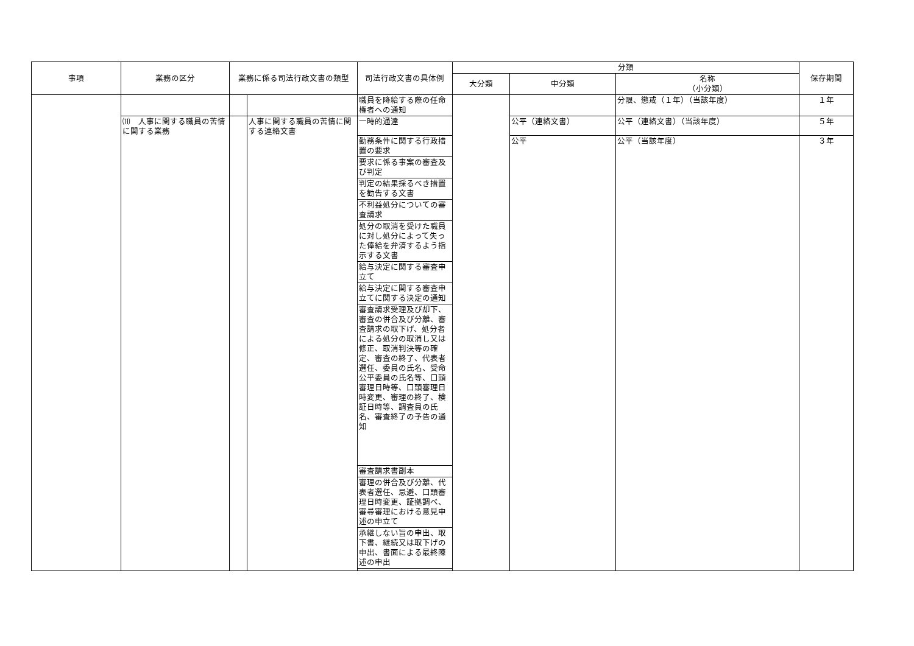| 事項 | 業務の区分 | 業務に係る司法行政文書の類型 | | 司法行政文書の具体例 | 分類 | | | 保存期間 |
| --- | --- | --- | --- | --- | --- | --- | --- | --- |
| | | | | | 大分類 | 中分類 | 名称 （小分類） | |
| | | | | 職員を降給する際の任命権者への通知 | | | 分限、懲戒（１年）（当該年度） | １年 |
| | ⑾ 人事に関する職員の苦情に関する業務 | | 人事に関する職員の苦情に関する連絡文書 | 一時的通達 | | 公平（連絡文書） | 公平（連絡文書）（当該年度） | ５年 |
| | | | | 勤務条件に関する行政措置の要求 | | 公平 | 公平（当該年度） | ３年 |
| | | | | 要求に係る事案の審査及び判定 | | | | |
| | | | | 判定の結果採るべき措置を勧告する文書 | | | | |
| | | | | 不利益処分についての審査請求 | | | | |
| | | | | 処分の取消を受けた職員に対し処分によって失った俸給を弁済するよう指示する文書 | | | | |
| | | | | 給与決定に関する審査申立て | | | | |
| | | | | 給与決定に関する審査申立てに関する決定の通知 | | | | |
| | | | | 審査請求受理及び却下、審査の併合及び分離、審査請求の取下げ、処分者による処分の取消し又は修正、取消判決等の確定、審査の終了、代表者選任、委員の氏名、受命公平委員の氏名等、口頭審理日時等、口頭審理日時変更、審理の終了、検証日時等、調査員の氏名、審査終了の予告の通知 | | | | |
| | | | | 審査請求書副本 | | | | |
| | | | | 審理の併合及び分離、代表者選任、忌避、口頭審理日時変更、証拠調べ、審尋審理における意見申述の申立て | | | | |
| | | | | 承継しない旨の申出、取下書、継続又は取下げの申出、書面による最終陳述の申出 | | | | |